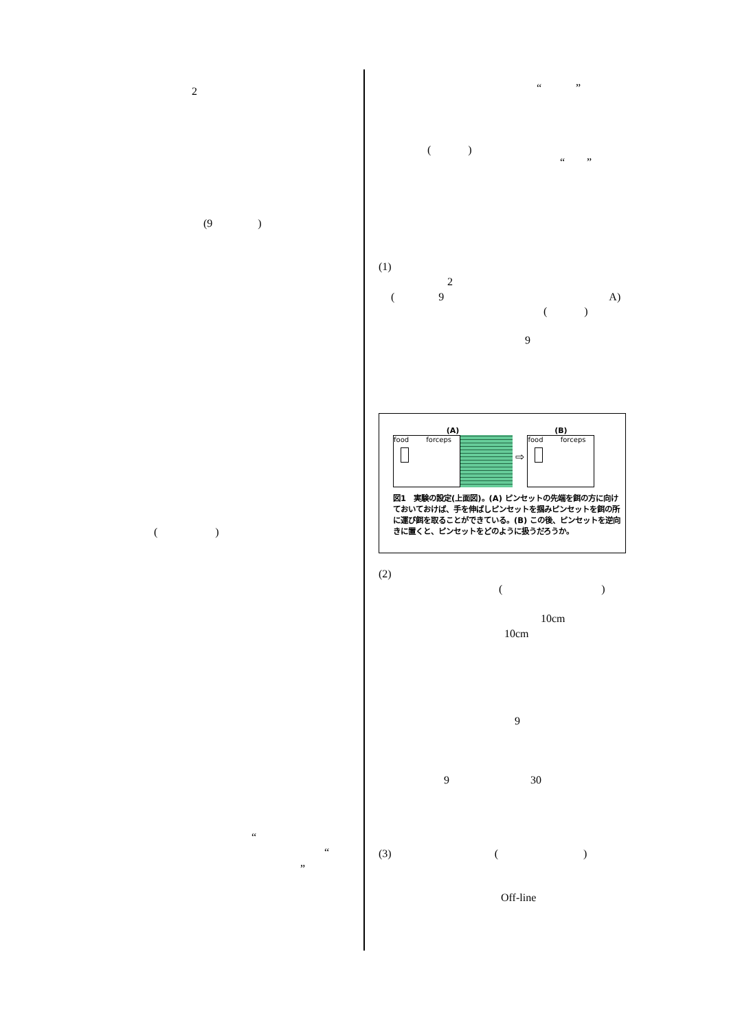2
(9 )
( )
“
“
”
“ ”
( )
“ ”
(1)
2
( 9 A)
( )
9
(A)
food forceps
⇨
(B)
food forceps
図1　実験の設定(上面図)。(A) ピンセットの先端を餌の方に向けておいておけば、手を伸ばしピンセットを掴みピンセットを餌の所に運び餌を取ることができている。(B) この後、ピンセットを逆向きに置くと、ピンセットをどのように扱うだろうか。
(2)
( )
10cm
10cm
9
9 30
(3) ( )
Off-line